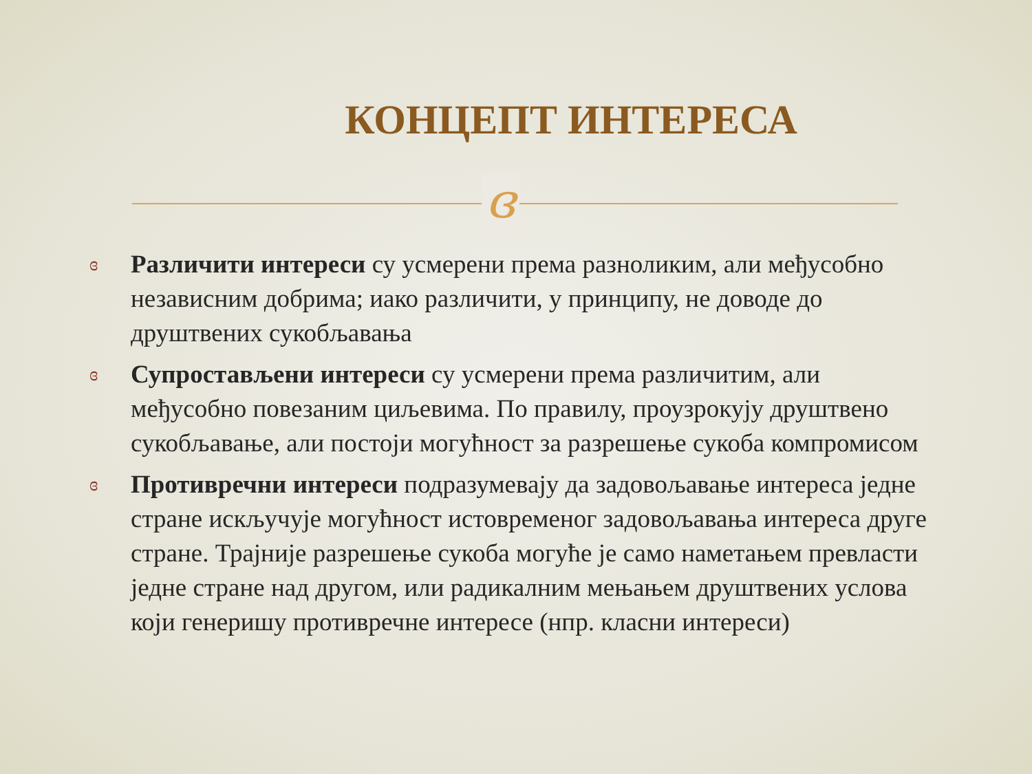КОНЦЕПТ ИНТЕРЕСА
ɞ
ɞ Различити интереси су усмерени према разноликим, али међусобно независним добрима; иако различити, у принципу, не доводе до друштвених сукобљавања
ɞ Супростављени интереси су усмерени према различитим, али међусобно повезаним циљевима. По правилу, проузрокују друштвено сукобљавање, али постоји могућност за разрешење сукоба компромисом
ɞ Противречни интереси подразумевају да задовољавање интереса једне стране искључује могућност истовременог задовољавања интереса друге стране. Трајније разрешење сукоба могуће је само наметањем превласти једне стране над другом, или радикалним мењањем друштвених услова који генеришу противречне интересе (нпр. класни интереси)